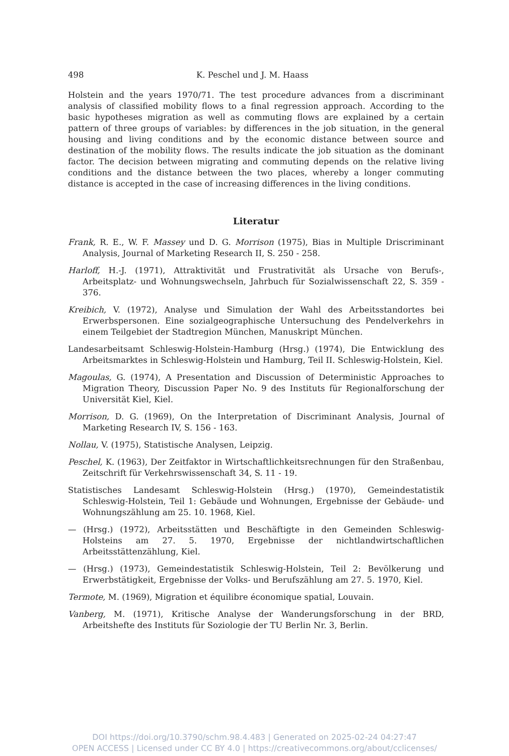498 K. Peschel und J. M. Haass
Holstein and the years 1970/71. The test procedure advances from a discriminant analysis of classified mobility flows to a final regression approach. According to the basic hypotheses migration as well as commuting flows are explained by a certain pattern of three groups of variables: by differences in the job situation, in the general housing and living conditions and by the economic distance between source and destination of the mobility flows. The results indicate the job situation as the dominant factor. The decision between migrating and commuting depends on the relative living conditions and the distance between the two places, whereby a longer commuting distance is accepted in the case of increasing differences in the living conditions.
Literatur
Frank, R. E., W. F. Massey und D. G. Morrison (1975), Bias in Multiple Driscriminant Analysis, Journal of Marketing Research II, S. 250 - 258.
Harloff, H.-J. (1971), Attraktivität und Frustrativität als Ursache von Berufs-, Arbeitsplatz- und Wohnungswechseln, Jahrbuch für Sozialwissenschaft 22, S. 359 - 376.
Kreibich, V. (1972), Analyse und Simulation der Wahl des Arbeitsstandortes bei Erwerbspersonen. Eine sozialgeographische Untersuchung des Pendelverkehrs in einem Teilgebiet der Stadtregion München, Manuskript München.
Landesarbeitsamt Schleswig-Holstein-Hamburg (Hrsg.) (1974), Die Entwicklung des Arbeitsmarktes in Schleswig-Holstein und Hamburg, Teil II. Schleswig-Holstein, Kiel.
Magoulas, G. (1974), A Presentation and Discussion of Deterministic Approaches to Migration Theory, Discussion Paper No. 9 des Instituts für Regionalforschung der Universität Kiel, Kiel.
Morrison, D. G. (1969), On the Interpretation of Discriminant Analysis, Journal of Marketing Research IV, S. 156 - 163.
Nollau, V. (1975), Statistische Analysen, Leipzig.
Peschel, K. (1963), Der Zeitfaktor in Wirtschaftlichkeitsrechnungen für den Straßenbau, Zeitschrift für Verkehrswissenschaft 34, S. 11 - 19.
Statistisches Landesamt Schleswig-Holstein (Hrsg.) (1970), Gemeindestatistik Schleswig-Holstein, Teil 1: Gebäude und Wohnungen, Ergebnisse der Gebäude- und Wohnungszählung am 25. 10. 1968, Kiel.
— (Hrsg.) (1972), Arbeitsstätten und Beschäftigte in den Gemeinden Schleswig-Holsteins am 27. 5. 1970, Ergebnisse der nichtlandwirtschaftlichen Arbeitsstättenzählung, Kiel.
— (Hrsg.) (1973), Gemeindestatistik Schleswig-Holstein, Teil 2: Bevölkerung und Erwerbstätigkeit, Ergebnisse der Volks- und Berufszählung am 27. 5. 1970, Kiel.
Termote, M. (1969), Migration et équilibre économique spatial, Louvain.
Vanberg, M. (1971), Kritische Analyse der Wanderungsforschung in der BRD, Arbeitshefte des Instituts für Soziologie der TU Berlin Nr. 3, Berlin.
DOI https://doi.org/10.3790/schm.98.4.483 | Generated on 2025-02-24 04:27:47
OPEN ACCESS | Licensed under CC BY 4.0 | https://creativecommons.org/about/cclicenses/